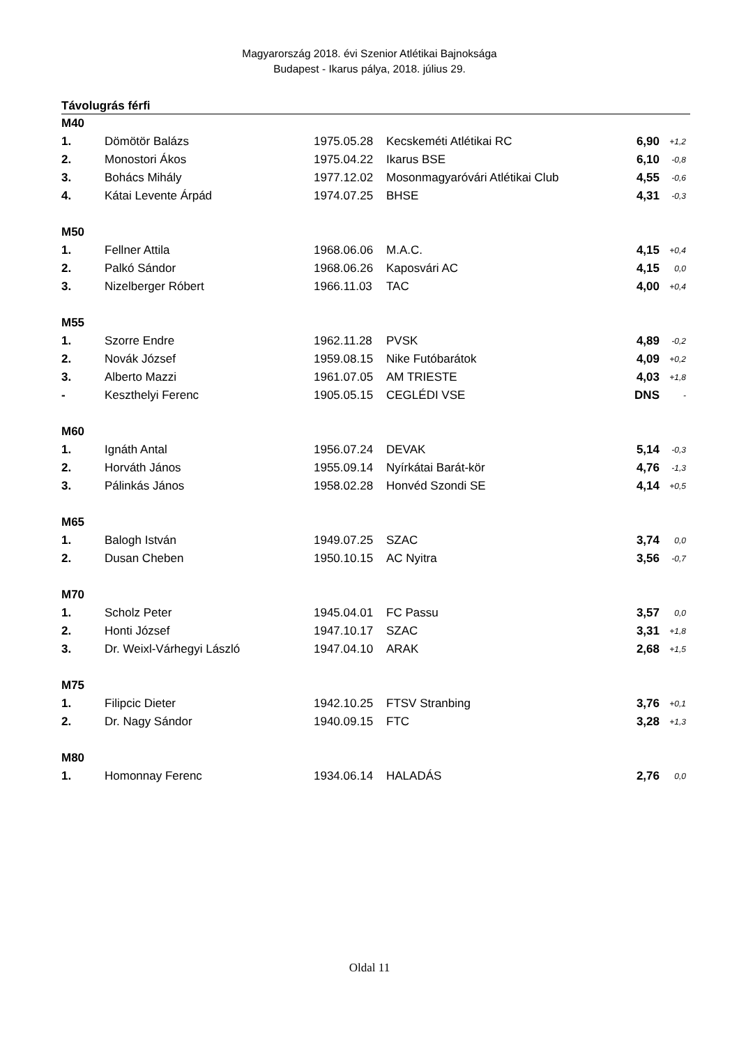Magyarország 2018. évi Szenior Atlétikai Bajnoksága
Budapest - Ikarus pálya, 2018. július 29.
Távolugrás férfi
| M40 | | | | | |
| 1. | Dömötör Balázs | 1975.05.28 | Kecskeméti Atlétikai RC | 6,90 | +1,2 |
| 2. | Monostori Ákos | 1975.04.22 | Ikarus BSE | 6,10 | -0,8 |
| 3. | Bohács Mihály | 1977.12.02 | Mosonmagyaróvári Atlétikai Club | 4,55 | -0,6 |
| 4. | Kátai Levente Árpád | 1974.07.25 | BHSE | 4,31 | -0,3 |
| M50 | | | | | |
| 1. | Fellner Attila | 1968.06.06 | M.A.C. | 4,15 | +0,4 |
| 2. | Palkó Sándor | 1968.06.26 | Kaposvári AC | 4,15 | 0,0 |
| 3. | Nizelberger Róbert | 1966.11.03 | TAC | 4,00 | +0,4 |
| M55 | | | | | |
| 1. | Szorre Endre | 1962.11.28 | PVSK | 4,89 | -0,2 |
| 2. | Novák József | 1959.08.15 | Nike Futóbarátok | 4,09 | +0,2 |
| 3. | Alberto Mazzi | 1961.07.05 | AM TRIESTE | 4,03 | +1,8 |
| - | Keszthelyi Ferenc | 1905.05.15 | CEGLÉDI VSE | DNS | - |
| M60 | | | | | |
| 1. | Ignáth Antal | 1956.07.24 | DEVAK | 5,14 | -0,3 |
| 2. | Horváth János | 1955.09.14 | Nyírkátai Barát-kör | 4,76 | -1,3 |
| 3. | Pálinkás János | 1958.02.28 | Honvéd Szondi SE | 4,14 | +0,5 |
| M65 | | | | | |
| 1. | Balogh István | 1949.07.25 | SZAC | 3,74 | 0,0 |
| 2. | Dusan Cheben | 1950.10.15 | AC Nyitra | 3,56 | -0,7 |
| M70 | | | | | |
| 1. | Scholz Peter | 1945.04.01 | FC Passu | 3,57 | 0,0 |
| 2. | Honti József | 1947.10.17 | SZAC | 3,31 | +1,8 |
| 3. | Dr. Weixl-Várhegyi László | 1947.04.10 | ARAK | 2,68 | +1,5 |
| M75 | | | | | |
| 1. | Filipcic Dieter | 1942.10.25 | FTSV Stranbing | 3,76 | +0,1 |
| 2. | Dr. Nagy Sándor | 1940.09.15 | FTC | 3,28 | +1,3 |
| M80 | | | | | |
| 1. | Homonnay Ferenc | 1934.06.14 | HALADÁS | 2,76 | 0,0 |
Oldal 11